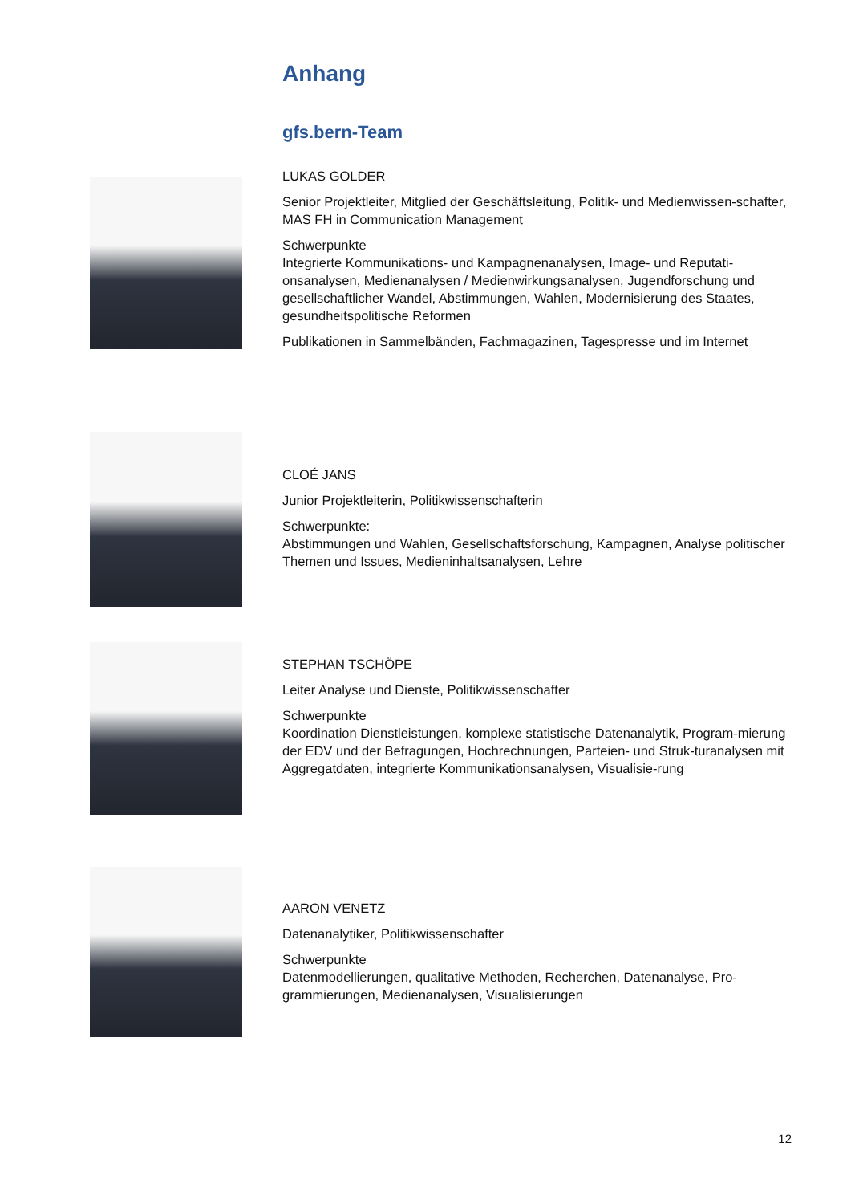Anhang
gfs.bern-Team
LUKAS GOLDER
Senior Projektleiter, Mitglied der Geschäftsleitung, Politik- und Medienwissen-schafter, MAS FH in Communication Management
Schwerpunkte
Integrierte Kommunikations- und Kampagnenanalysen, Image- und Reputati-onsanalysen, Medienanalysen / Medienwirkungsanalysen, Jugendforschung und gesellschaftlicher Wandel, Abstimmungen, Wahlen, Modernisierung des Staates, gesundheitspolitische Reformen
Publikationen in Sammelbänden, Fachmagazinen, Tagespresse und im Internet
CLOÉ JANS
Junior Projektleiterin, Politikwissenschafterin
Schwerpunkte:
Abstimmungen und Wahlen, Gesellschaftsforschung, Kampagnen, Analyse politischer Themen und Issues, Medieninhaltsanalysen, Lehre
STEPHAN TSCHÖPE
Leiter Analyse und Dienste, Politikwissenschafter
Schwerpunkte
Koordination Dienstleistungen, komplexe statistische Datenanalytik, Program-mierung der EDV und der Befragungen, Hochrechnungen, Parteien- und Struk-turanalysen mit Aggregatdaten, integrierte Kommunikationsanalysen, Visualisie-rung
AARON VENETZ
Datenanalytiker, Politikwissenschafter
Schwerpunkte
Datenmodellierungen, qualitative Methoden, Recherchen, Datenanalyse, Pro-grammierungen, Medienanalysen, Visualisierungen
12